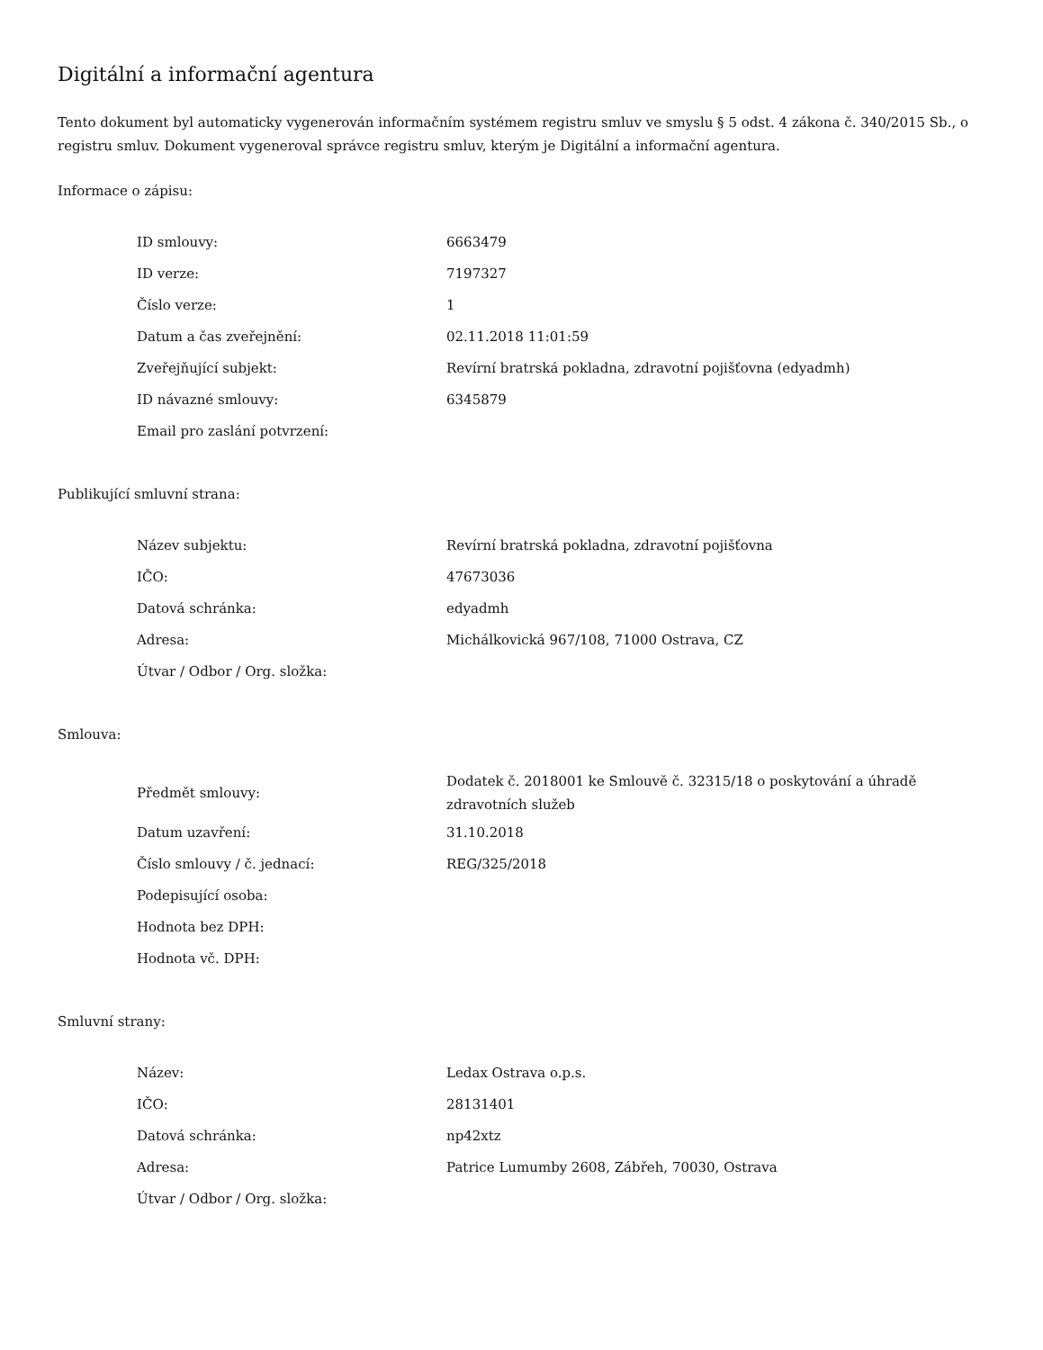Digitální a informační agentura
Tento dokument byl automaticky vygenerován informačním systémem registru smluv ve smyslu § 5 odst. 4 zákona č. 340/2015 Sb., o registru smluv. Dokument vygeneroval správce registru smluv, kterým je Digitální a informační agentura.
Informace o zápisu:
| ID smlouvy: | 6663479 |
| ID verze: | 7197327 |
| Číslo verze: | 1 |
| Datum a čas zveřejnění: | 02.11.2018 11:01:59 |
| Zveřejňující subjekt: | Revírní bratrská pokladna, zdravotní pojišťovna (edyadmh) |
| ID návazné smlouvy: | 6345879 |
| Email pro zaslání potvrzení: | |
Publikující smluvní strana:
| Název subjektu: | Revírní bratrská pokladna, zdravotní pojišťovna |
| IČO: | 47673036 |
| Datová schránka: | edyadmh |
| Adresa: | Michálkovická 967/108, 71000 Ostrava, CZ |
| Útvar / Odbor / Org. složka: | |
Smlouva:
| Předmět smlouvy: | Dodatek č. 2018001 ke Smlouvě č. 32315/18 o poskytování a úhradě zdravotních služeb |
| Datum uzavření: | 31.10.2018 |
| Číslo smlouvy / č. jednací: | REG/325/2018 |
| Podepisující osoba: | |
| Hodnota bez DPH: | |
| Hodnota vč. DPH: | |
Smluvní strany:
| Název: | Ledax Ostrava o.p.s. |
| IČO: | 28131401 |
| Datová schránka: | np42xtz |
| Adresa: | Patrice Lumumby 2608, Zábřeh, 70030, Ostrava |
| Útvar / Odbor / Org. složka: | |